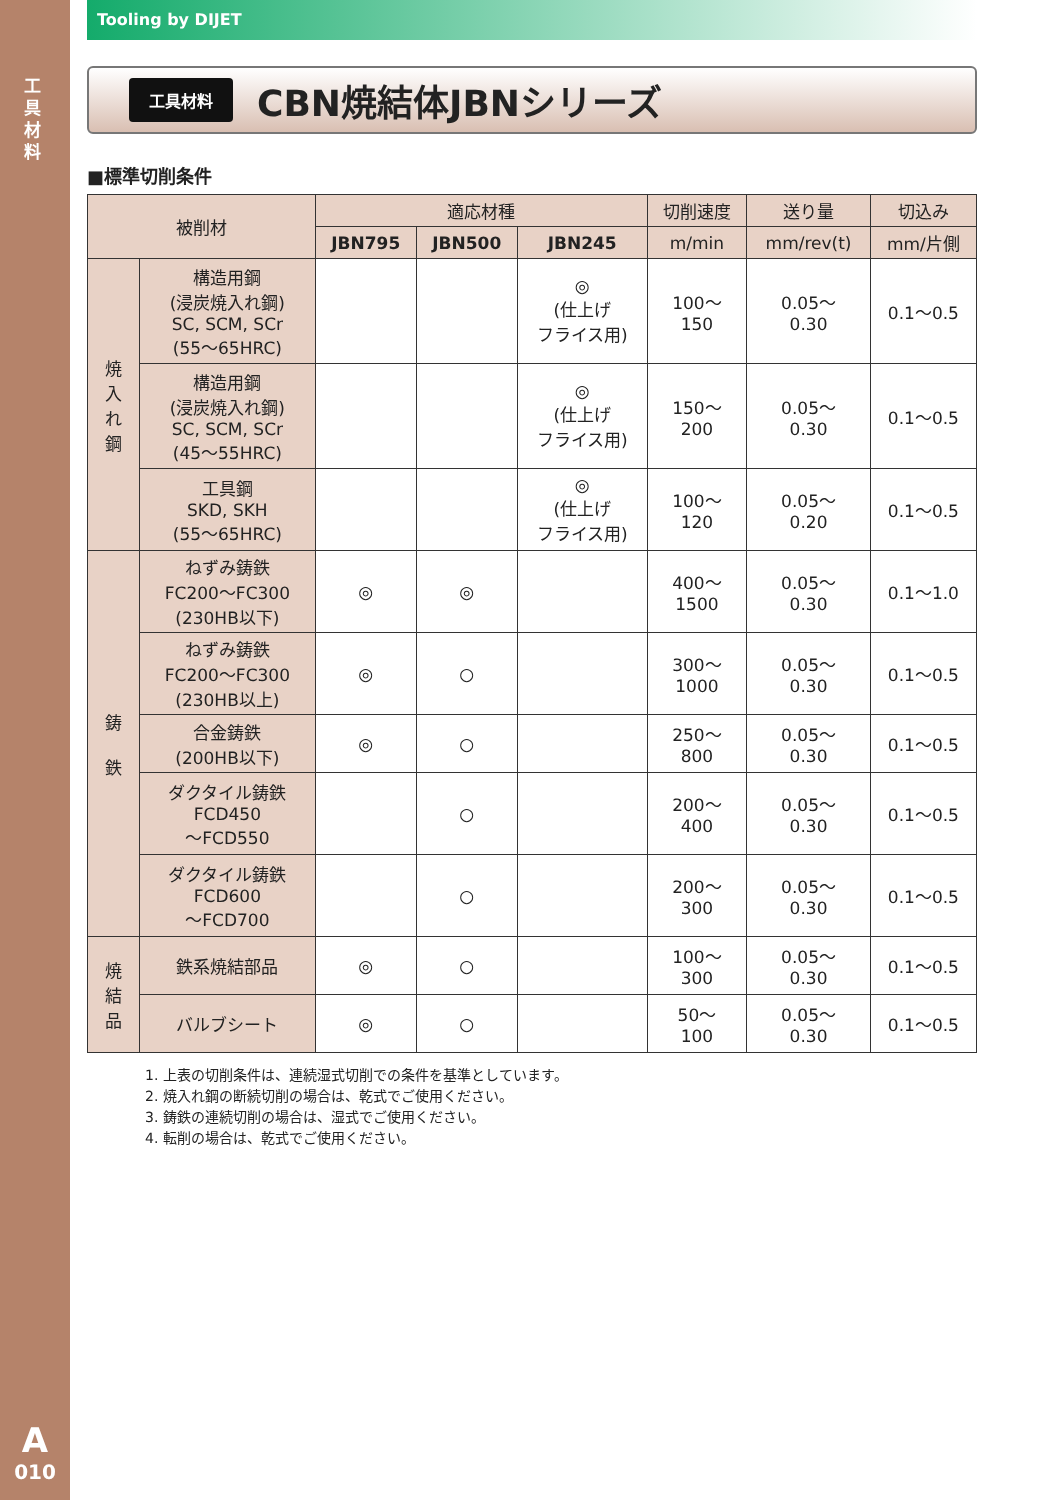工具材料
A
010
Tooling by DIJET
工具材料
CBN焼結体JBNシリーズ
■標準切削条件
| 被削材 | | 適応材種 | | | 切削速度 | 送り量 | 切込み |
| --- | --- | --- | --- | --- | --- | --- | --- |
| | | JBN795 | JBN500 | JBN245 | m/min | mm/rev(t) | mm/片側 |
| 焼 入 れ 鋼 | 構造用鋼 (浸炭焼入れ鋼) SC, SCM, SCr (55〜65HRC) | | | ◎ (仕上げ フライス用) | 100〜 150 | 0.05〜 0.30 | 0.1〜0.5 |
| | 構造用鋼 (浸炭焼入れ鋼) SC, SCM, SCr (45〜55HRC) | | | ◎ (仕上げ フライス用) | 150〜 200 | 0.05〜 0.30 | 0.1〜0.5 |
| | 工具鋼 SKD, SKH (55〜65HRC) | | | ◎ (仕上げ フライス用) | 100〜 120 | 0.05〜 0.20 | 0.1〜0.5 |
| 鋳 鉄 | ねずみ鋳鉄 FC200〜FC300 (230HB以下) | ◎ | ◎ | | 400〜 1500 | 0.05〜 0.30 | 0.1〜1.0 |
| | ねずみ鋳鉄 FC200〜FC300 (230HB以上) | ◎ | ○ | | 300〜 1000 | 0.05〜 0.30 | 0.1〜0.5 |
| | 合金鋳鉄 (200HB以下) | ◎ | ○ | | 250〜 800 | 0.05〜 0.30 | 0.1〜0.5 |
| | ダクタイル鋳鉄 FCD450 〜FCD550 | | ○ | | 200〜 400 | 0.05〜 0.30 | 0.1〜0.5 |
| | ダクタイル鋳鉄 FCD600 〜FCD700 | | ○ | | 200〜 300 | 0.05〜 0.30 | 0.1〜0.5 |
| 焼 結 品 | 鉄系焼結部品 | ◎ | ○ | | 100〜 300 | 0.05〜 0.30 | 0.1〜0.5 |
| | バルブシート | ◎ | ○ | | 50〜 100 | 0.05〜 0.30 | 0.1〜0.5 |
1. 上表の切削条件は、連続湿式切削での条件を基準としています。
2. 焼入れ鋼の断続切削の場合は、乾式でご使用ください。
3. 鋳鉄の連続切削の場合は、湿式でご使用ください。
4. 転削の場合は、乾式でご使用ください。